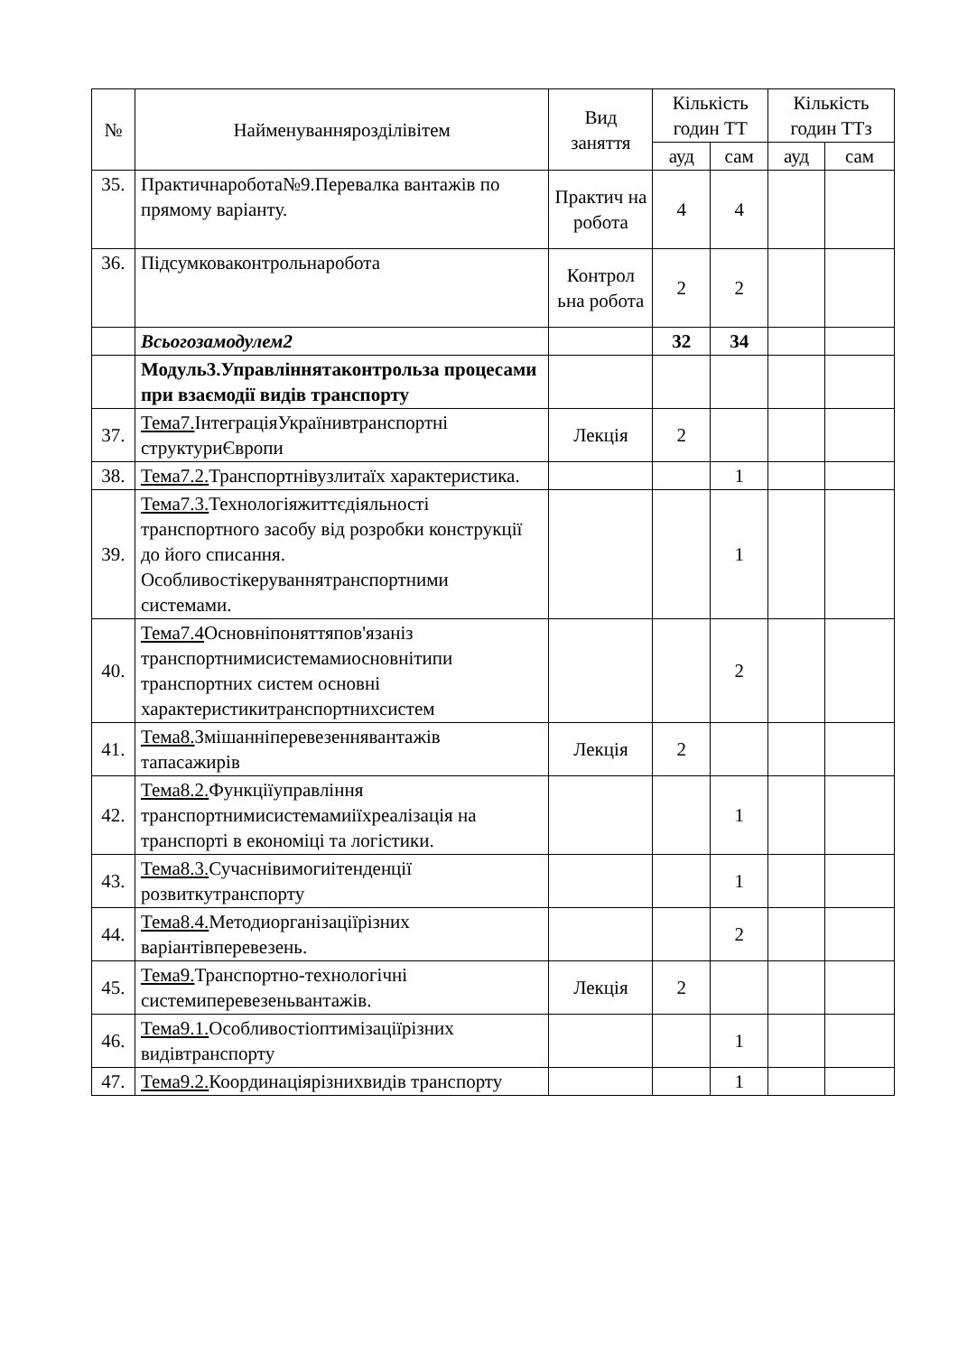| № | Найменуванняроздiлiвiтем | Вид заняття | Кількість годин ТТ | | Кількість годин ТТз | |
| --- | --- | --- | --- | --- | --- | --- |
| | | | ауд | сам | ауд | сам |
| 35. | Практичнаробота№9.Перевалка вантажів по прямому варіанту. | Практич на робота | 4 | 4 | | |
| 36. | Підсумковаконтрольнаробота | Контрол ьна робота | 2 | 2 | | |
| | Всьогозамодулем2 | | 32 | 34 | | |
| | Модуль3.Управліннятаконтрольза процесами при взаємодії видів транспорту | | | | | |
| 37. | Тема7. ІнтеграціяУкраїнивтранспортні структуриЄвропи | Лекція | 2 | | | |
| 38. | Тема7.2. Транспортнівузлитаїх характеристика. | | | 1 | | |
| 39. | Тема7.3. Технологіяжиттєдіяльності транспортного засобу від розробки конструкції до його списання. Особливостікеруваннятранспортними системами. | | | 1 | | |
| 40. | Тема7.4 Основніпоняттяпов'язаніз транспортнимисистемамиосновнітипи транспортних систем основні характеристикитранспортнихсистем | | | 2 | | |
| 41. | Тема8. Змішанніперевезеннявантажів тапасажирів | Лекція | 2 | | | |
| 42. | Тема8.2. Функціїуправління транспортнимисистемамиіїхреалізація на транспорті в економіці та логістики. | | | 1 | | |
| 43. | Тема8.3. Сучаснівимогиітенденції розвиткутранспорту | | | 1 | | |
| 44. | Тема8.4. Методиорганізаціїрізних варіантівперевезень. | | | 2 | | |
| 45. | Тема9. Транспортно-технологічні системиперевезеньвантажів. | Лекція | 2 | | | |
| 46. | Тема9.1. Особливостіоптимізаціїрізних видівтранспорту | | | 1 | | |
| 47. | Тема9.2. Координаціярізнихвидів транспорту | | | 1 | | |